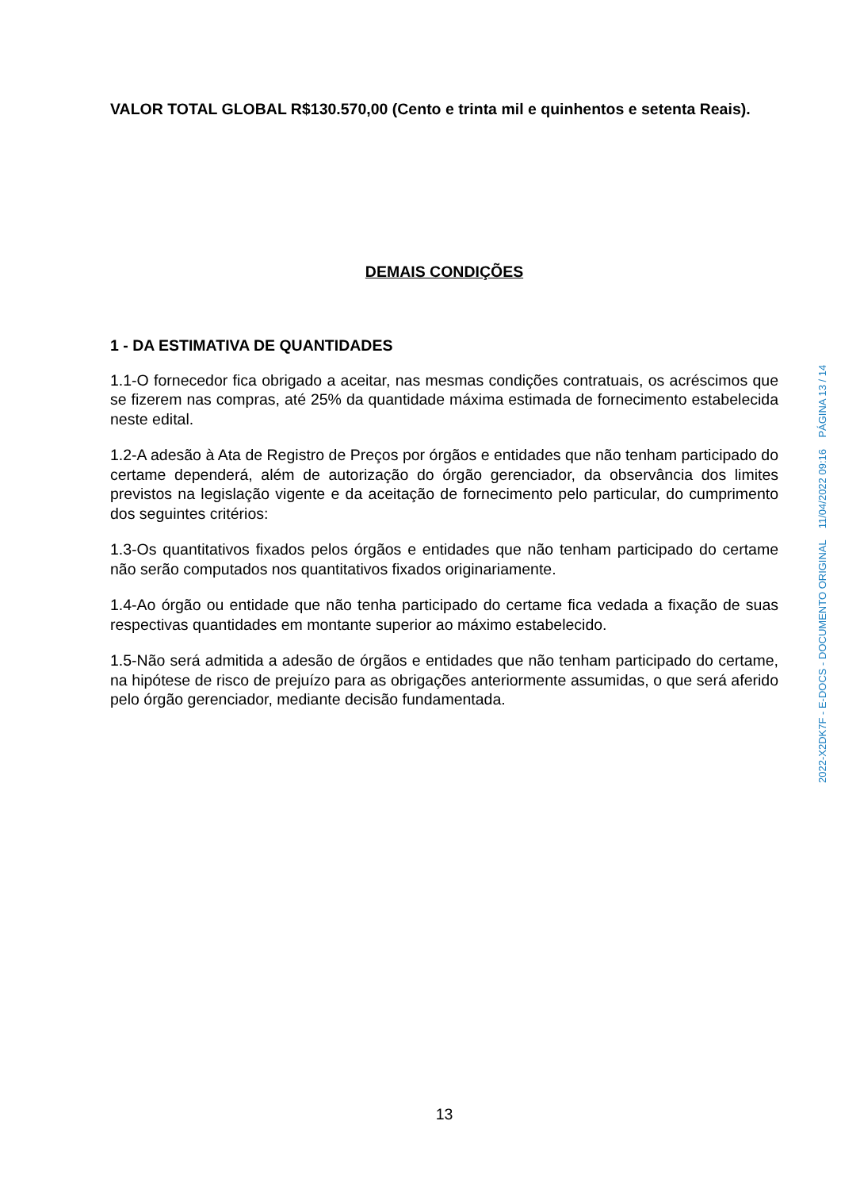VALOR TOTAL GLOBAL R$130.570,00 (Cento e trinta mil e quinhentos e setenta Reais).
DEMAIS CONDIÇÕES
1 - DA ESTIMATIVA DE QUANTIDADES
1.1-O fornecedor fica obrigado a aceitar, nas mesmas condições contratuais, os acréscimos que se fizerem nas compras, até 25% da quantidade máxima estimada de fornecimento estabelecida neste edital.
1.2-A adesão à Ata de Registro de Preços por órgãos e entidades que não tenham participado do certame dependerá, além de autorização do órgão gerenciador, da observância dos limites previstos na legislação vigente e da aceitação de fornecimento pelo particular, do cumprimento dos seguintes critérios:
1.3-Os quantitativos fixados pelos órgãos e entidades que não tenham participado do certame não serão computados nos quantitativos fixados originariamente.
1.4-Ao órgão ou entidade que não tenha participado do certame fica vedada a fixação de suas respectivas quantidades em montante superior ao máximo estabelecido.
1.5-Não será admitida a adesão de órgãos e entidades que não tenham participado do certame, na hipótese de risco de prejuízo para as obrigações anteriormente assumidas, o que será aferido pelo órgão gerenciador, mediante decisão fundamentada.
13
2022-X2DK7F - E-DOCS - DOCUMENTO ORIGINAL 11/04/2022 09:16 PÁGINA 13 / 14